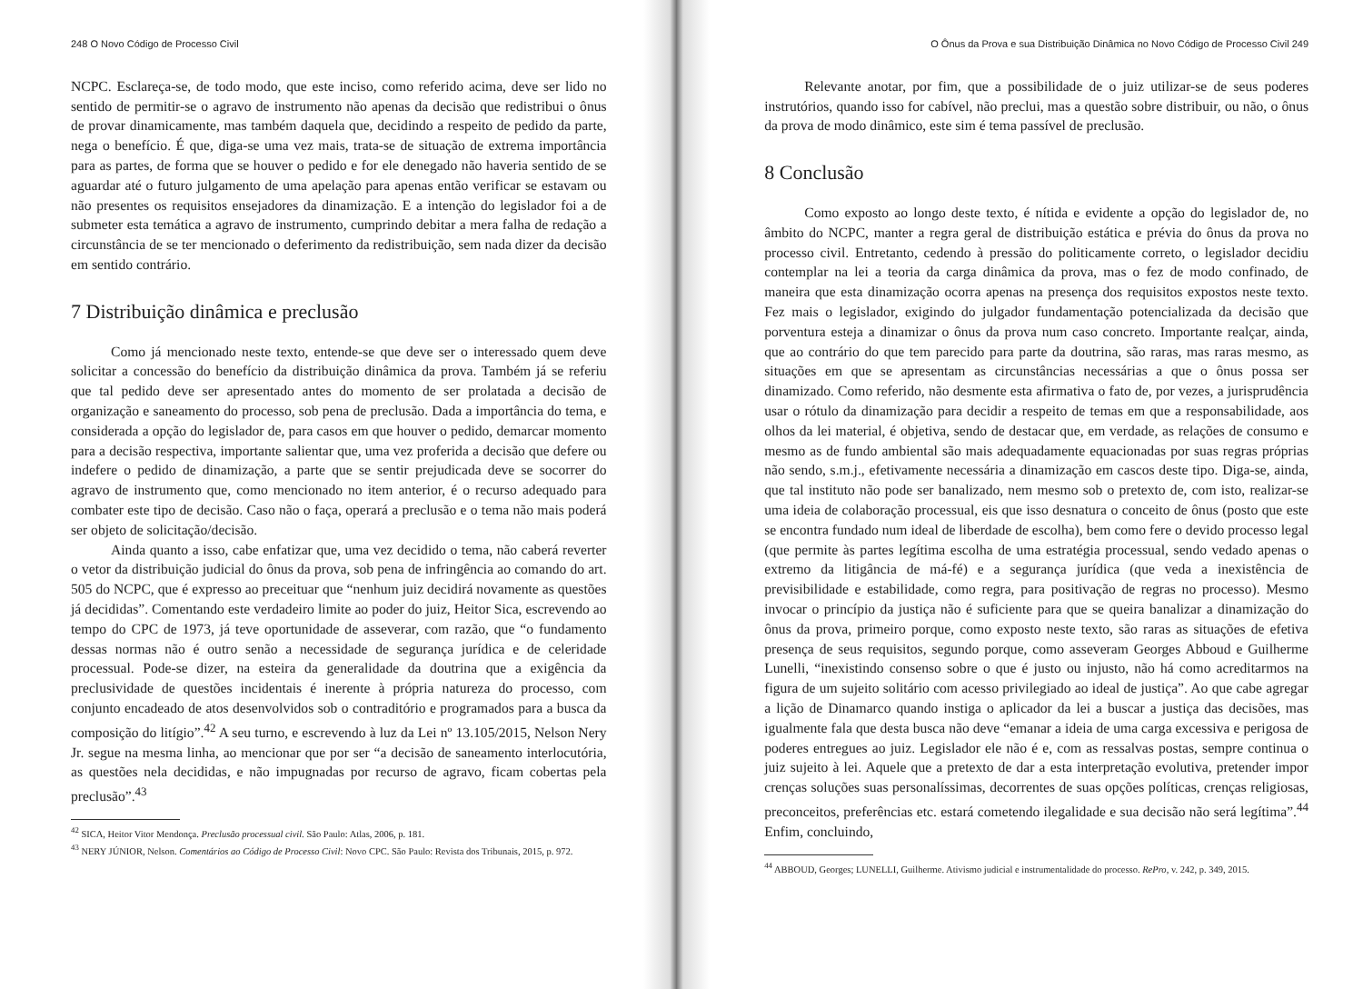248 O Novo Código de Processo Civil
NCPC. Esclareça-se, de todo modo, que este inciso, como referido acima, deve ser lido no sentido de permitir-se o agravo de instrumento não apenas da decisão que redistribui o ônus de provar dinamicamente, mas também daquela que, decidindo a respeito de pedido da parte, nega o benefício. É que, diga-se uma vez mais, trata-se de situação de extrema importância para as partes, de forma que se houver o pedido e for ele denegado não haveria sentido de se aguardar até o futuro julgamento de uma apelação para apenas então verificar se estavam ou não presentes os requisitos ensejadores da dinamização. E a intenção do legislador foi a de submeter esta temática a agravo de instrumento, cumprindo debitar a mera falha de redação a circunstância de se ter mencionado o deferimento da redistribuição, sem nada dizer da decisão em sentido contrário.
7 Distribuição dinâmica e preclusão
Como já mencionado neste texto, entende-se que deve ser o interessado quem deve solicitar a concessão do benefício da distribuição dinâmica da prova. Também já se referiu que tal pedido deve ser apresentado antes do momento de ser prolatada a decisão de organização e saneamento do processo, sob pena de preclusão. Dada a importância do tema, e considerada a opção do legislador de, para casos em que houver o pedido, demarcar momento para a decisão respectiva, importante salientar que, uma vez proferida a decisão que defere ou indefere o pedido de dinamização, a parte que se sentir prejudicada deve se socorrer do agravo de instrumento que, como mencionado no item anterior, é o recurso adequado para combater este tipo de decisão. Caso não o faça, operará a preclusão e o tema não mais poderá ser objeto de solicitação/decisão.
Ainda quanto a isso, cabe enfatizar que, uma vez decidido o tema, não caberá reverter o vetor da distribuição judicial do ônus da prova, sob pena de infringência ao comando do art. 505 do NCPC, que é expresso ao preceituar que “nenhum juiz decidirá novamente as questões já decididas”. Comentando este verdadeiro limite ao poder do juiz, Heitor Sica, escrevendo ao tempo do CPC de 1973, já teve oportunidade de asseverar, com razão, que “o fundamento dessas normas não é outro senão a necessidade de segurança jurídica e de celeridade processual. Pode-se dizer, na esteira da generalidade da doutrina que a exigência da preclusividade de questões incidentais é inerente à própria natureza do processo, com conjunto encadeado de atos desenvolvidos sob o contraditório e programados para a busca da composição do litígio”.<sup>42</sup> A seu turno, e escrevendo à luz da Lei nº 13.105/2015, Nelson Nery Jr. segue na mesma linha, ao mencionar que por ser “a decisão de saneamento interlocutória, as questões nela decididas, e não impugnadas por recurso de agravo, ficam cobertas pela preclusão”.<sup>43</sup>
<sup>42</sup> SICA, Heitor Vitor Mendonça. Preclusão processual civil. São Paulo: Atlas, 2006, p. 181.
<sup>43</sup> NERY JÚNIOR, Nelson. Comentários ao Código de Processo Civil: Novo CPC. São Paulo: Revista dos Tribunais, 2015, p. 972.
O Ônus da Prova e sua Distribuição Dinâmica no Novo Código de Processo Civil 249
Relevante anotar, por fim, que a possibilidade de o juiz utilizar-se de seus poderes instrutórios, quando isso for cabível, não preclui, mas a questão sobre distribuir, ou não, o ônus da prova de modo dinâmico, este sim é tema passível de preclusão.
8 Conclusão
Como exposto ao longo deste texto, é nítida e evidente a opção do legislador de, no âmbito do NCPC, manter a regra geral de distribuição estática e prévia do ônus da prova no processo civil. Entretanto, cedendo à pressão do politicamente correto, o legislador decidiu contemplar na lei a teoria da carga dinâmica da prova, mas o fez de modo confinado, de maneira que esta dinamização ocorra apenas na presença dos requisitos expostos neste texto. Fez mais o legislador, exigindo do julgador fundamentação potencializada da decisão que porventura esteja a dinamizar o ônus da prova num caso concreto. Importante realçar, ainda, que ao contrário do que tem parecido para parte da doutrina, são raras, mas raras mesmo, as situações em que se apresentam as circunstâncias necessárias a que o ônus possa ser dinamizado. Como referido, não desmente esta afirmativa o fato de, por vezes, a jurisprudência usar o rótulo da dinamização para decidir a respeito de temas em que a responsabilidade, aos olhos da lei material, é objetiva, sendo de destacar que, em verdade, as relações de consumo e mesmo as de fundo ambiental são mais adequadamente equacionadas por suas regras próprias não sendo, s.m.j., efetivamente necessária a dinamização em cascos deste tipo. Diga-se, ainda, que tal instituto não pode ser banalizado, nem mesmo sob o pretexto de, com isto, realizar-se uma ideia de colaboração processual, eis que isso desnatura o conceito de ônus (posto que este se encontra fundado num ideal de liberdade de escolha), bem como fere o devido processo legal (que permite às partes legítima escolha de uma estratégia processual, sendo vedado apenas o extremo da litigância de má-fé) e a segurança jurídica (que veda a inexistência de previsibilidade e estabilidade, como regra, para positivação de regras no processo). Mesmo invocar o princípio da justiça não é suficiente para que se queira banalizar a dinamização do ônus da prova, primeiro porque, como exposto neste texto, são raras as situações de efetiva presença de seus requisitos, segundo porque, como asseveram Georges Abboud e Guilherme Lunelli, “inexistindo consenso sobre o que é justo ou injusto, não há como acreditarmos na figura de um sujeito solitário com acesso privilegiado ao ideal de justiça”. Ao que cabe agregar a lição de Dinamarco quando instiga o aplicador da lei a buscar a justiça das decisões, mas igualmente fala que desta busca não deve “emanar a ideia de uma carga excessiva e perigosa de poderes entregues ao juiz. Legislador ele não é e, com as ressalvas postas, sempre continua o juiz sujeito à lei. Aquele que a pretexto de dar a esta interpretação evolutiva, pretender impor crenças soluções suas personalíssimas, decorrentes de suas opções políticas, crenças religiosas, preconceitos, preferências etc. estará cometendo ilegalidade e sua decisão não será legítima”.<sup>44</sup> Enfim, concluindo,
<sup>44</sup> ABBOUD, Georges; LUNELLI, Guilherme. Ativismo judicial e instrumentalidade do processo. RePro, v. 242, p. 349, 2015.